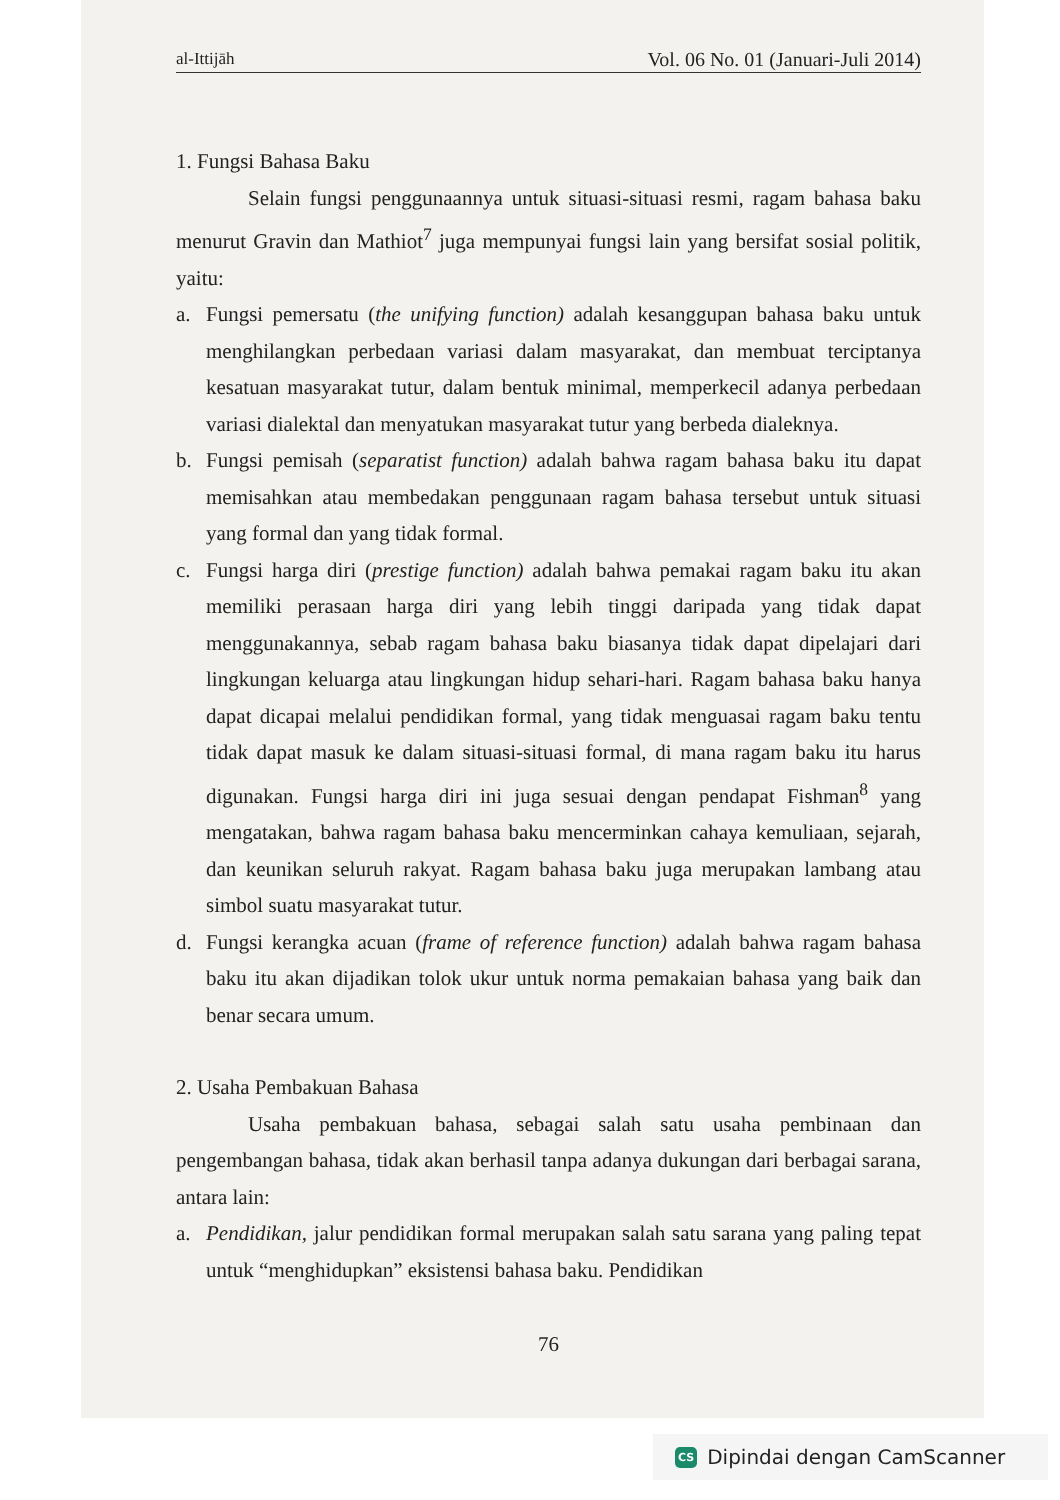al-Ittijāh Vol. 06 No. 01 (Januari-Juli 2014)
1. Fungsi Bahasa Baku
Selain fungsi penggunaannya untuk situasi-situasi resmi, ragam bahasa baku menurut Gravin dan Mathiot<sup>7</sup> juga mempunyai fungsi lain yang bersifat sosial politik, yaitu:
a. Fungsi pemersatu (the unifying function) adalah kesanggupan bahasa baku untuk menghilangkan perbedaan variasi dalam masyarakat, dan membuat terciptanya kesatuan masyarakat tutur, dalam bentuk minimal, memperkecil adanya perbedaan variasi dialektal dan menyatukan masyarakat tutur yang berbeda dialeknya.
b. Fungsi pemisah (separatist function) adalah bahwa ragam bahasa baku itu dapat memisahkan atau membedakan penggunaan ragam bahasa tersebut untuk situasi yang formal dan yang tidak formal.
c. Fungsi harga diri (prestige function) adalah bahwa pemakai ragam baku itu akan memiliki perasaan harga diri yang lebih tinggi daripada yang tidak dapat menggunakannya, sebab ragam bahasa baku biasanya tidak dapat dipelajari dari lingkungan keluarga atau lingkungan hidup sehari-hari. Ragam bahasa baku hanya dapat dicapai melalui pendidikan formal, yang tidak menguasai ragam baku tentu tidak dapat masuk ke dalam situasi-situasi formal, di mana ragam baku itu harus digunakan. Fungsi harga diri ini juga sesuai dengan pendapat Fishman<sup>8</sup> yang mengatakan, bahwa ragam bahasa baku mencerminkan cahaya kemuliaan, sejarah, dan keunikan seluruh rakyat. Ragam bahasa baku juga merupakan lambang atau simbol suatu masyarakat tutur.
d. Fungsi kerangka acuan (frame of reference function) adalah bahwa ragam bahasa baku itu akan dijadikan tolok ukur untuk norma pemakaian bahasa yang baik dan benar secara umum.
2. Usaha Pembakuan Bahasa
Usaha pembakuan bahasa, sebagai salah satu usaha pembinaan dan pengembangan bahasa, tidak akan berhasil tanpa adanya dukungan dari berbagai sarana, antara lain:
a. Pendidikan, jalur pendidikan formal merupakan salah satu sarana yang paling tepat untuk “menghidupkan” eksistensi bahasa baku. Pendidikan
76
CS Dipindai dengan CamScanner